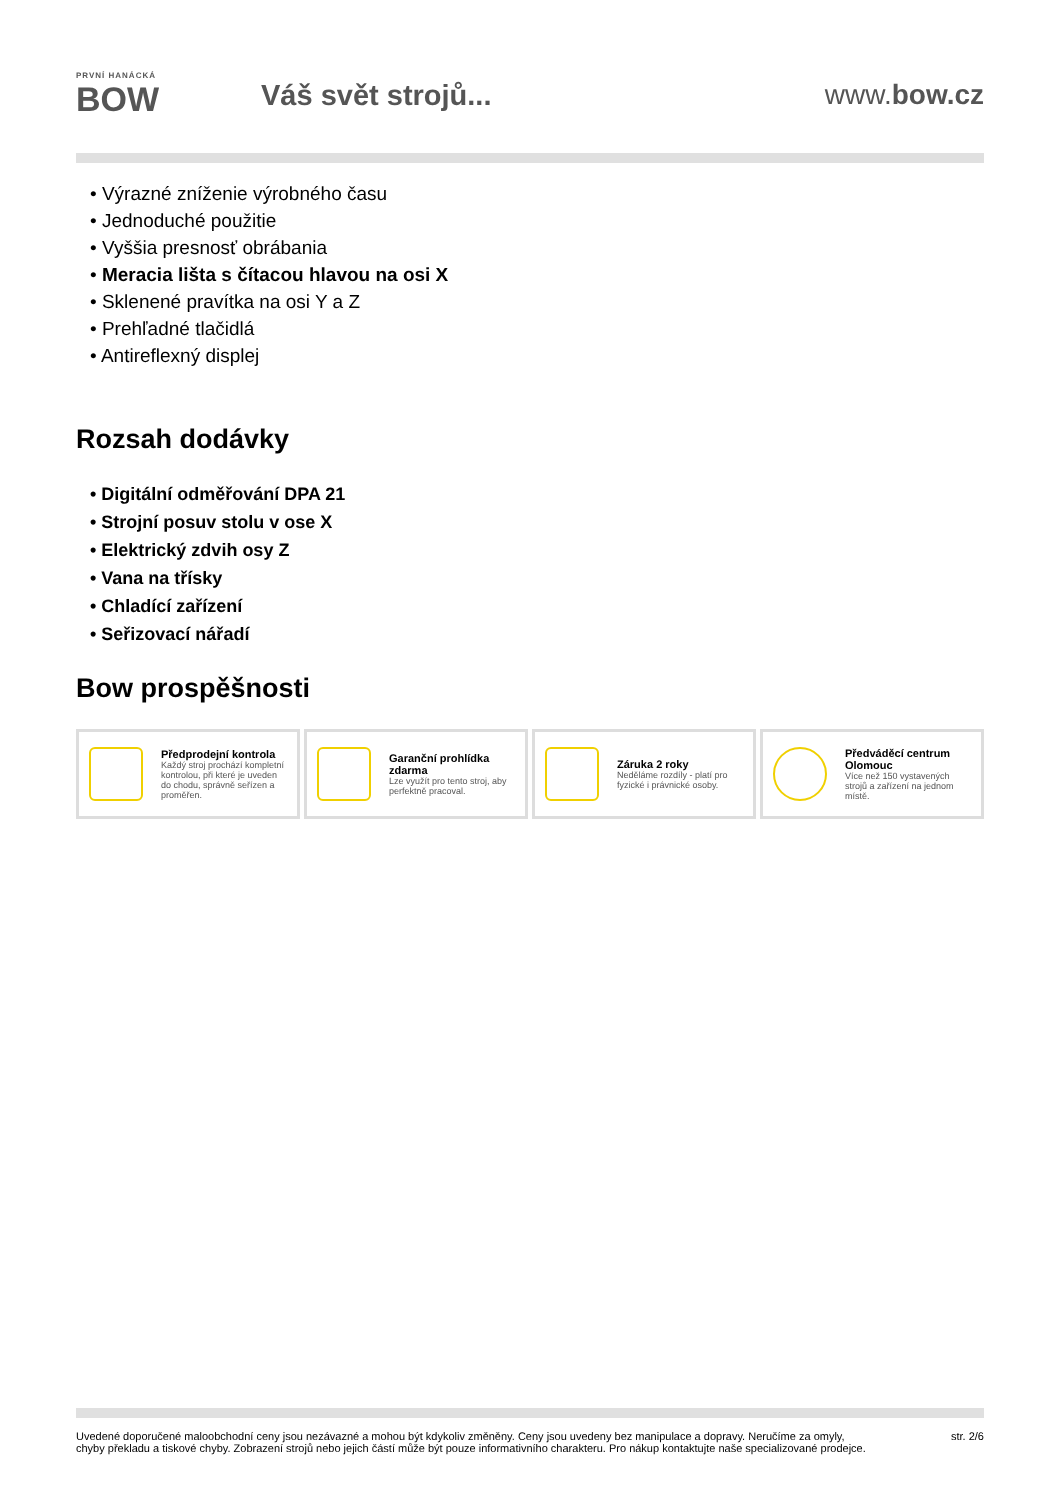PRVNÍ HANÁCKÁ
BOW
Váš svět strojů... www.bow.cz
Výrazné zníženie výrobného času
Jednoduché použitie
Vyššia presnosť obrábania
Meracia lišta s čítacou hlavou na osi X
Sklenené pravítka na osi Y a Z
Prehľadné tlačidlá
Antireflexný displej
Rozsah dodávky
Digitální odměřování DPA 21
Strojní posuv stolu v ose X
Elektrický zdvih osy Z
Vana na třísky
Chladící zařízení
Seřizovací nářadí
Bow prospěšnosti
Předprodejní kontrola
Každý stroj prochází kompletní kontrolou, při které je uveden do chodu, správně seřízen a proměřen.
Garanční prohlídka zdarma
Lze využít pro tento stroj, aby perfektně pracoval.
Záruka 2 roky
Neděláme rozdíly - platí pro fyzické i právnické osoby.
Předváděcí centrum Olomouc
Více než 150 vystavených strojů a zařízení na jednom místě.
Uvedené doporučené maloobchodní ceny jsou nezávazné a mohou být kdykoliv změněny. Ceny jsou uvedeny bez manipulace a dopravy. Neručíme za omyly,
chyby překladu a tiskové chyby. Zobrazení strojů nebo jejich částí může být pouze informativního charakteru. Pro nákup kontaktujte naše specializované prodejce.
str. 2/6